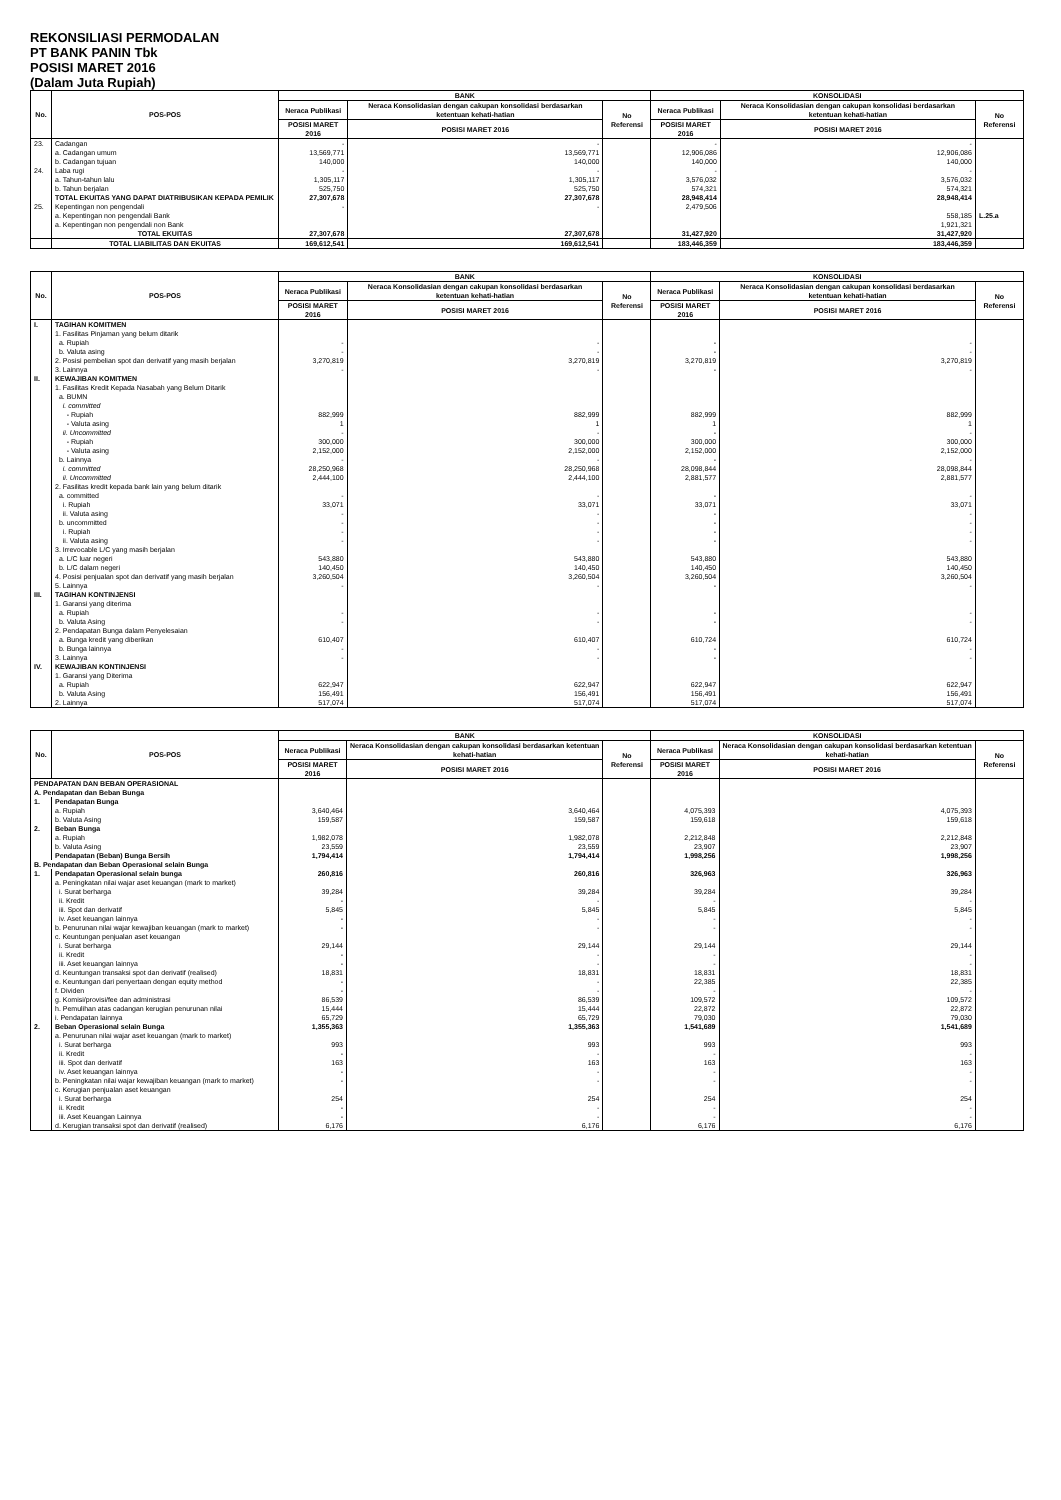REKONSILIASI PERMODALAN
PT BANK PANIN Tbk
POSISI MARET 2016
(Dalam Juta Rupiah)
| No. | POS-POS | BANK | | | KONSOLIDASI | | |
| --- | --- | --- | --- | --- | --- | --- | --- |
| | | Neraca Publikasi | Neraca Konsolidasian dengan cakupan konsolidasi berdasarkan ketentuan kehati-hatian | No Referensi | Neraca Publikasi | Neraca Konsolidasian dengan cakupan konsolidasi berdasarkan ketentuan kehati-hatian | No Referensi |
| | | POSISI MARET 2016 | POSISI MARET 2016 | | POSISI MARET 2016 | POSISI MARET 2016 | |
| 23. | Cadangan | - | - | | - | - | |
| | a. Cadangan umum | 13,569,771 | 13,569,771 | | 12,906,086 | 12,906,086 | |
| | b. Cadangan tujuan | 140,000 | 140,000 | | 140,000 | 140,000 | |
| 24. | Laba rugi | - | - | | - | - | |
| | a. Tahun-tahun lalu | 1,305,117 | 1,305,117 | | 3,576,032 | 3,576,032 | |
| | b. Tahun berjalan | 525,750 | 525,750 | | 574,321 | 574,321 | |
| | TOTAL EKUITAS YANG DAPAT DIATRIBUSIKAN KEPADA PEMILIK | 27,307,678 | 27,307,678 | | 28,948,414 | 28,948,414 | |
| 25. | Kepentingan non pengendali | - | - | | 2,479,506 | | |
| | a. Kepentingan non pengendali Bank | | | | | 558,185 | L.25.a |
| | a. Kepentingan non pengendali non Bank | | | | | 1,921,321 | |
| | TOTAL EKUITAS | 27,307,678 | 27,307,678 | | 31,427,920 | 31,427,920 | |
| | TOTAL LIABILITAS DAN EKUITAS | 169,612,541 | 169,612,541 | | 183,446,359 | 183,446,359 | |
| No. | POS-POS | BANK | | | KONSOLIDASI | | |
| --- | --- | --- | --- | --- | --- | --- | --- |
| | | Neraca Publikasi | Neraca Konsolidasian dengan cakupan konsolidasi berdasarkan ketentuan kehati-hatian | No Referensi | Neraca Publikasi | Neraca Konsolidasian dengan cakupan konsolidasi berdasarkan ketentuan kehati-hatian | No Referensi |
| | | POSISI MARET 2016 | POSISI MARET 2016 | | POSISI MARET 2016 | POSISI MARET 2016 | |
| I. | TAGIHAN KOMITMEN | | | | | | |
| | 1. Fasilitas Pinjaman yang belum ditarik | | | | | | |
| | a. Rupiah | - | - | | - | - | |
| | b. Valuta asing | - | - | | - | - | |
| | 2. Posisi pembelian spot dan derivatif yang masih berjalan | 3,270,819 | 3,270,819 | | 3,270,819 | 3,270,819 | |
| | 3. Lainnya | - | - | | - | - | |
| II. | KEWAJIBAN KOMITMEN | | | | | | |
| | 1. Fasilitas Kredit Kepada Nasabah yang Belum Ditarik | | | | | | |
| | a. BUMN | | | | | | |
| | i. committed | | | | | | |
| | - Rupiah | 882,999 | 882,999 | | 882,999 | 882,999 | |
| | - Valuta asing | 1 | 1 | | 1 | 1 | |
| | ii. Uncommitted | - | - | | - | - | |
| | - Rupiah | 300,000 | 300,000 | | 300,000 | 300,000 | |
| | - Valuta asing | 2,152,000 | 2,152,000 | | 2,152,000 | 2,152,000 | |
| | b. Lainnya | - | - | | - | - | |
| | i. committed | 28,250,968 | 28,250,968 | | 28,098,844 | 28,098,844 | |
| | ii. Uncommitted | 2,444,100 | 2,444,100 | | 2,881,577 | 2,881,577 | |
| | 2. Fasilitas kredit kepada bank lain yang belum ditarik | | | | | | |
| | a. committed | - | - | | - | - | |
| | i. Rupiah | 33,071 | 33,071 | | 33,071 | 33,071 | |
| | ii. Valuta asing | - | - | | - | - | |
| | b. uncommitted | - | - | | - | - | |
| | i. Rupiah | - | - | | - | - | |
| | ii. Valuta asing | - | - | | - | - | |
| | 3. Irrevocable L/C yang masih berjalan | | | | | | |
| | a. L/C luar negeri | 543,880 | 543,880 | | 543,880 | 543,880 | |
| | b. L/C dalam negeri | 140,450 | 140,450 | | 140,450 | 140,450 | |
| | 4. Posisi penjualan spot dan derivatif yang masih berjalan | 3,260,504 | 3,260,504 | | 3,260,504 | 3,260,504 | |
| | 5. Lainnya | - | - | | - | - | |
| III. | TAGIHAN KONTINJENSI | | | | | | |
| | 1. Garansi yang diterima | | | | | | |
| | a. Rupiah | - | - | | - | - | |
| | b. Valuta Asing | - | - | | - | - | |
| | 2. Pendapatan Bunga dalam Penyelesaian | | | | | | |
| | a. Bunga kredit yang diberikan | 610,407 | 610,407 | | 610,724 | 610,724 | |
| | b. Bunga lainnya | - | - | | - | - | |
| | 3. Lainnya | - | - | | - | - | |
| IV. | KEWAJIBAN KONTINJENSI | | | | | | |
| | 1. Garansi yang Diterima | | | | | | |
| | a. Rupiah | 622,947 | 622,947 | | 622,947 | 622,947 | |
| | b. Valuta Asing | 156,491 | 156,491 | | 156,491 | 156,491 | |
| | 2. Lainnya | 517,074 | 517,074 | | 517,074 | 517,074 | |
| No. | POS-POS | BANK | | | KONSOLIDASI | | |
| --- | --- | --- | --- | --- | --- | --- | --- |
| | | Neraca Publikasi | Neraca Konsolidasian dengan cakupan konsolidasi berdasarkan ketentuan kehati-hatian | No Referensi | Neraca Publikasi | Neraca Konsolidasian dengan cakupan konsolidasi berdasarkan ketentuan kehati-hatian | No Referensi |
| | | POSISI MARET 2016 | POSISI MARET 2016 | | POSISI MARET 2016 | POSISI MARET 2016 | |
| PENDAPATAN DAN BEBAN OPERASIONAL | | | | | | | |
| A. Pendapatan dan Beban Bunga | | | | | | | |
| 1. | Pendapatan Bunga | | | | | | |
| | a. Rupiah | 3,640,464 | 3,640,464 | | 4,075,393 | 4,075,393 | |
| | b. Valuta Asing | 159,587 | 159,587 | | 159,618 | 159,618 | |
| 2. | Beban Bunga | | | | | | |
| | a. Rupiah | 1,982,078 | 1,982,078 | | 2,212,848 | 2,212,848 | |
| | b. Valuta Asing | 23,559 | 23,559 | | 23,907 | 23,907 | |
| | Pendapatan (Beban) Bunga Bersih | 1,794,414 | 1,794,414 | | 1,998,256 | 1,998,256 | |
| B. Pendapatan dan Beban Operasional selain Bunga | | | | | | | |
| 1. | Pendapatan Operasional selain bunga | 260,816 | 260,816 | | 326,963 | 326,963 | |
| | a. Peningkatan nilai wajar aset keuangan (mark to market) | | | | | | |
| | i. Surat berharga | 39,284 | 39,284 | | 39,284 | 39,284 | |
| | ii. Kredit | - | - | | - | - | |
| | iii. Spot dan derivatif | 5,845 | 5,845 | | 5,845 | 5,845 | |
| | iv. Aset keuangan lainnya | - | - | | - | - | |
| | b. Penurunan nilai wajar kewajiban keuangan (mark to market) | - | - | | - | - | |
| | c. Keuntungan penjualan aset keuangan | | | | | | |
| | i. Surat berharga | 29,144 | 29,144 | | 29,144 | 29,144 | |
| | ii. Kredit | - | - | | - | - | |
| | iii. Aset keuangan lainnya | - | - | | - | - | |
| | d. Keuntungan transaksi spot dan derivatif (realised) | 18,831 | 18,831 | | 18,831 | 18,831 | |
| | e. Keuntungan dari penyertaan dengan equity method | - | - | | 22,385 | 22,385 | |
| | f. Dividen | - | - | | - | - | |
| | g. Komisi/provisi/fee dan administrasi | 86,539 | 86,539 | | 109,572 | 109,572 | |
| | h. Pemulihan atas cadangan kerugian penurunan nilai | 15,444 | 15,444 | | 22,872 | 22,872 | |
| | i. Pendapatan lainnya | 65,729 | 65,729 | | 79,030 | 79,030 | |
| 2. | Beban Operasional selain Bunga | 1,355,363 | 1,355,363 | | 1,541,689 | 1,541,689 | |
| | a. Penurunan nilai wajar aset keuangan (mark to market) | | | | | | |
| | i. Surat berharga | 993 | 993 | | 993 | 993 | |
| | ii. Kredit | - | - | | - | - | |
| | iii. Spot dan derivatif | 163 | 163 | | 163 | 163 | |
| | iv. Aset keuangan lainnya | - | - | | - | - | |
| | b. Peningkatan nilai wajar kewajiban keuangan (mark to market) | - | - | | - | - | |
| | c. Kerugian penjualan aset keuangan | | | | | | |
| | i. Surat berharga | 254 | 254 | | 254 | 254 | |
| | ii. Kredit | - | - | | - | - | |
| | iii. Aset Keuangan Lainnya | - | - | | - | - | |
| | d. Kerugian transaksi spot dan derivatif (realised) | 6,176 | 6,176 | | 6,176 | 6,176 | |